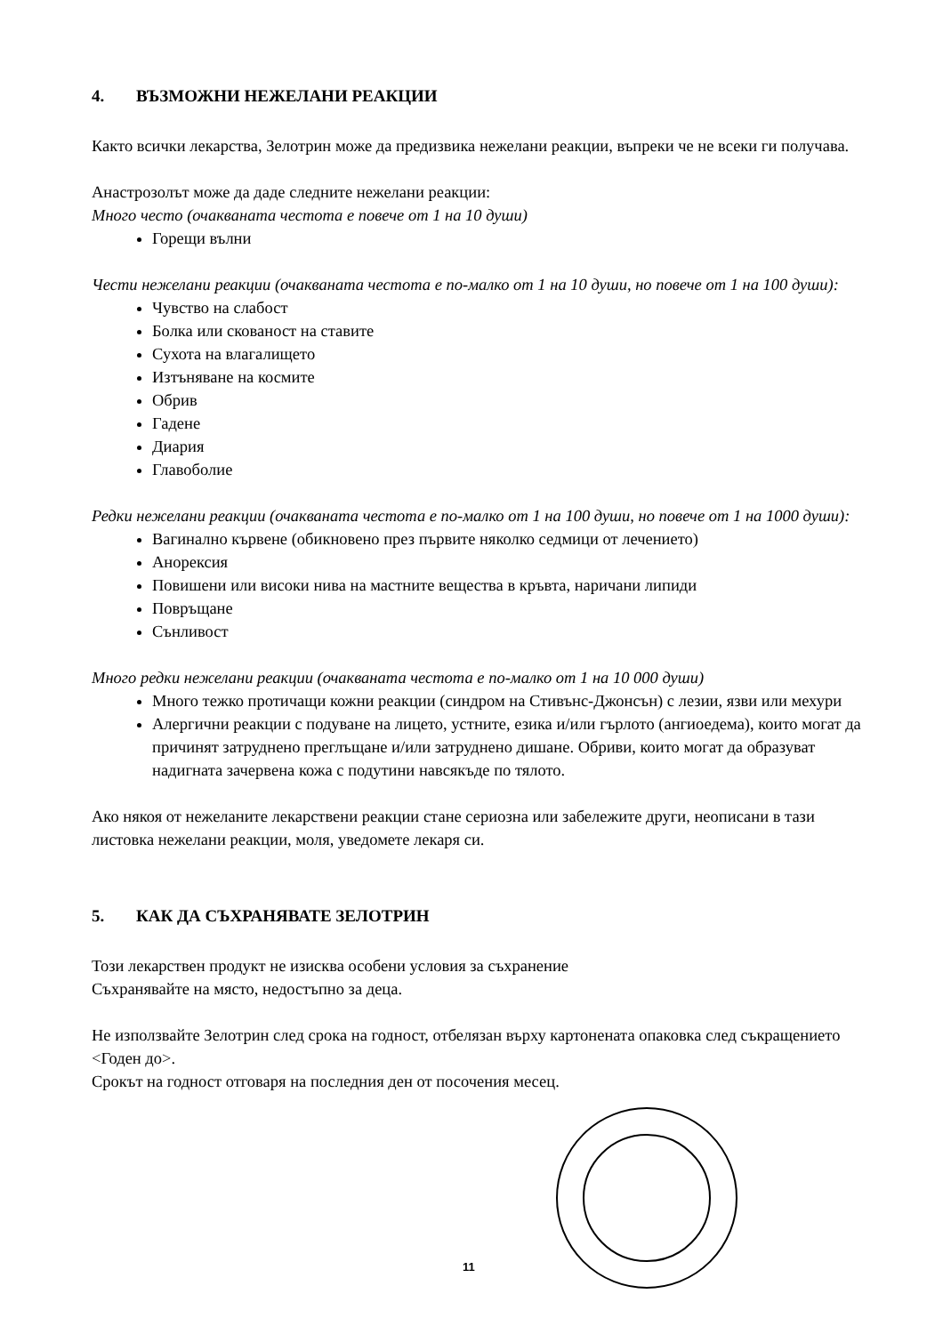4. ВЪЗМОЖНИ НЕЖЕЛАНИ РЕАКЦИИ
Както всички лекарства, Зелотрин може да предизвика нежелани реакции, въпреки че не всеки ги получава.
Анастрозолът може да даде следните нежелани реакции:
Много често (очакваната честота е повече от 1 на 10 души)
Горещи вълни
Чести нежелани реакции (очакваната честота е по-малко от 1 на 10 души, но повече от 1 на 100 души):
Чувство на слабост
Болка или скованост на ставите
Сухота на влагалището
Изтъняване на космите
Обрив
Гадене
Диария
Главоболие
Редки нежелани реакции (очакваната честота е по-малко от 1 на 100 души, но повече от 1 на 1000 души):
Вагинално кървене (обикновено през първите няколко седмици от лечението)
Анорексия
Повишени или високи нива на мастните вещества в кръвта, наричани липиди
Повръщане
Сънливост
Много редки нежелани реакции (очакваната честота е по-малко от 1 на 10 000 души)
Много тежко протичащи кожни реакции (синдром на Стивънс-Джонсън) с лезии, язви или мехури
Алергични реакции с подуване на лицето, устните, езика и/или гърлото (ангиоедема), които могат да причинят затруднено преглъщане и/или затруднено дишане. Обриви, които могат да образуват надигната зачервена кожа с подутини навсякъде по тялото.
Ако някоя от нежеланите лекарствени реакции стане сериозна или забележите други, неописани в тази листовка нежелани реакции, моля, уведомете лекаря си.
5. КАК ДА СЪХРАНЯВАТЕ ЗЕЛОТРИН
Този лекарствен продукт не изисква особени условия за съхранение
Съхранявайте на място, недостъпно за деца.
Не използвайте Зелотрин след срока на годност, отбелязан върху картонената опаковка след съкращението <Годен до>.
Срокът на годност отговаря на последния ден от посочения месец.
11